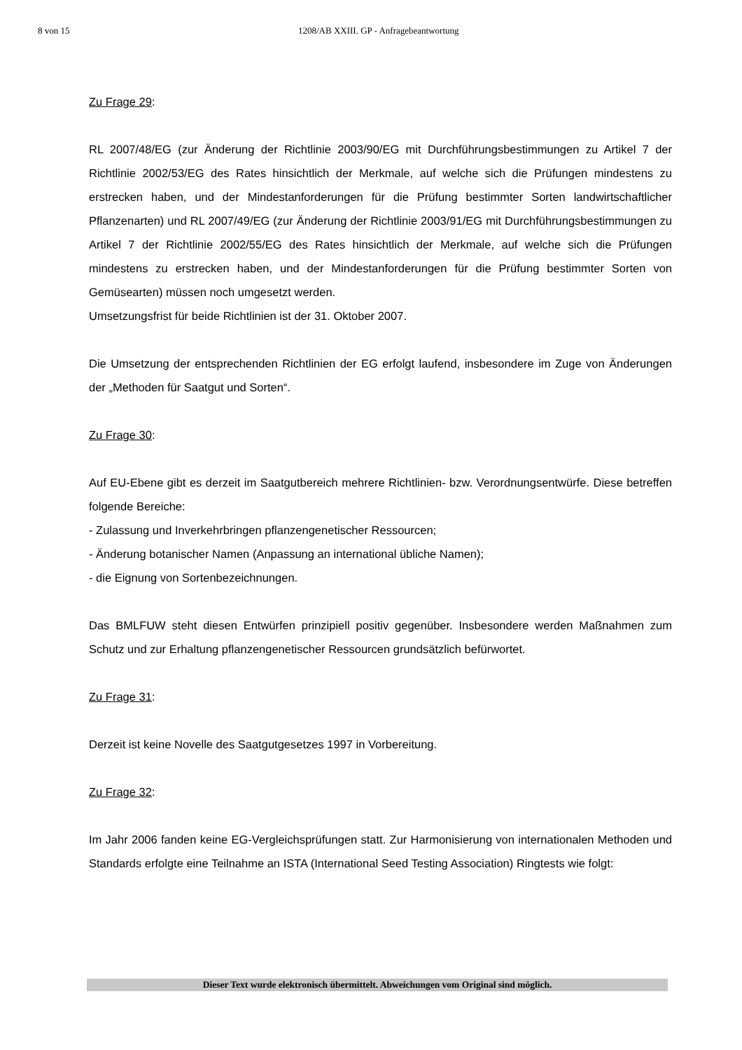8 von 15 1208/AB XXIII. GP - Anfragebeantwortung
Zu Frage 29:
RL 2007/48/EG (zur Änderung der Richtlinie 2003/90/EG mit Durchführungsbestimmungen zu Artikel 7 der Richtlinie 2002/53/EG des Rates hinsichtlich der Merkmale, auf welche sich die Prüfungen mindestens zu erstrecken haben, und der Mindestanforderungen für die Prüfung bestimmter Sorten landwirtschaftlicher Pflanzenarten) und RL 2007/49/EG (zur Änderung der Richtlinie 2003/91/EG mit Durchführungsbestimmungen zu Artikel 7 der Richtlinie 2002/55/EG des Rates hinsichtlich der Merkmale, auf welche sich die Prüfungen mindestens zu erstrecken haben, und der Mindestanforderungen für die Prüfung bestimmter Sorten von Gemüsearten) müssen noch umgesetzt werden.
Umsetzungsfrist für beide Richtlinien ist der 31. Oktober 2007.
Die Umsetzung der entsprechenden Richtlinien der EG erfolgt laufend, insbesondere im Zuge von Änderungen der „Methoden für Saatgut und Sorten“.
Zu Frage 30:
Auf EU-Ebene gibt es derzeit im Saatgutbereich mehrere Richtlinien- bzw. Verordnungsentwürfe. Diese betreffen folgende Bereiche:
- Zulassung und Inverkehrbringen pflanzengenetischer Ressourcen;
- Änderung botanischer Namen (Anpassung an international übliche Namen);
- die Eignung von Sortenbezeichnungen.
Das BMLFUW steht diesen Entwürfen prinzipiell positiv gegenüber. Insbesondere werden Maßnahmen zum Schutz und zur Erhaltung pflanzengenetischer Ressourcen grundsätzlich befürwortet.
Zu Frage 31:
Derzeit ist keine Novelle des Saatgutgesetzes 1997 in Vorbereitung.
Zu Frage 32:
Im Jahr 2006 fanden keine EG-Vergleichsprüfungen statt. Zur Harmonisierung von internationalen Methoden und Standards erfolgte eine Teilnahme an ISTA (International Seed Testing Association) Ringtests wie folgt:
Dieser Text wurde elektronisch übermittelt. Abweichungen vom Original sind möglich.